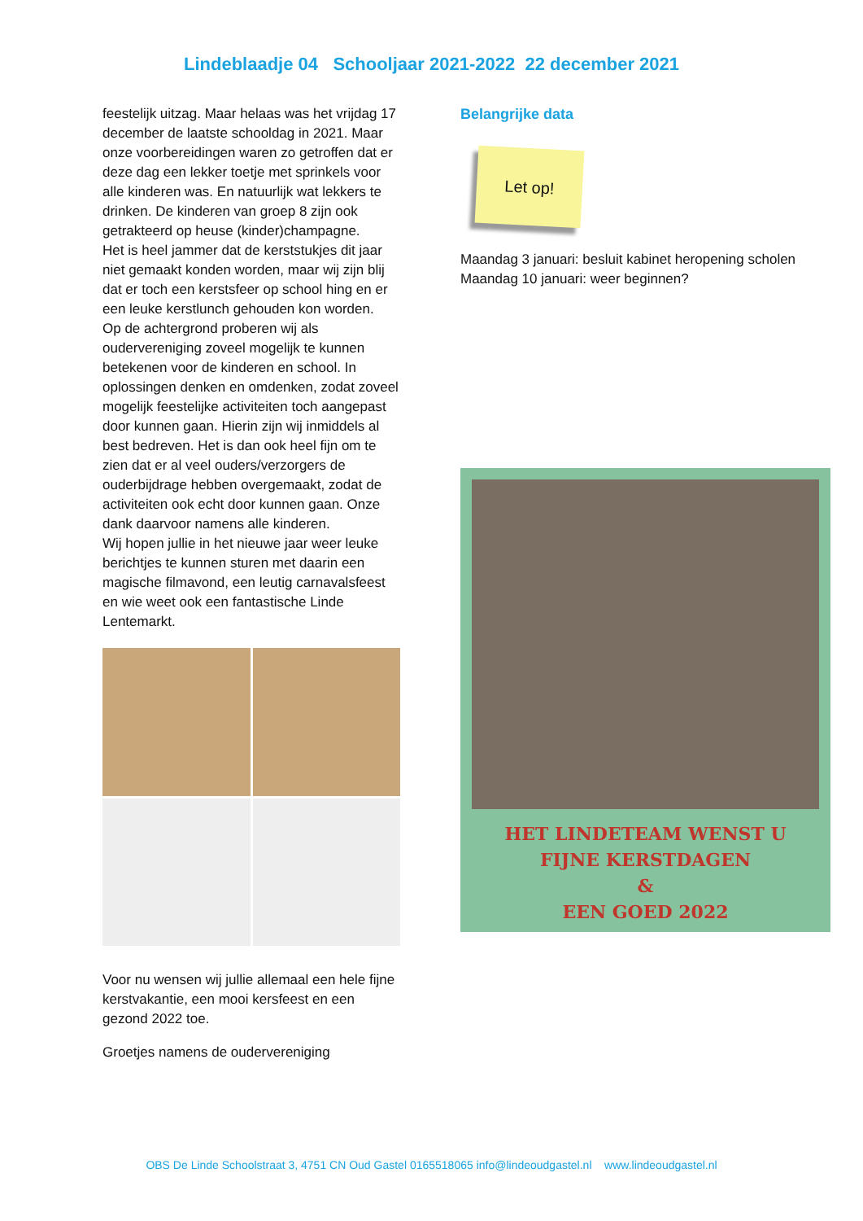Lindeblaadje 04 Schooljaar 2021-2022 22 december 2021
feestelijk uitzag. Maar helaas was het vrijdag 17 december de laatste schooldag in 2021. Maar onze voorbereidingen waren zo getroffen dat er deze dag een lekker toetje met sprinkels voor alle kinderen was. En natuurlijk wat lekkers te drinken. De kinderen van groep 8 zijn ook getrakteerd op heuse (kinder)champagne.
Het is heel jammer dat de kerststukjes dit jaar niet gemaakt konden worden, maar wij zijn blij dat er toch een kerstsfeer op school hing en er een leuke kerstlunch gehouden kon worden.
Op de achtergrond proberen wij als oudervereniging zoveel mogelijk te kunnen betekenen voor de kinderen en school. In oplossingen denken en omdenken, zodat zoveel mogelijk feestelijke activiteiten toch aangepast door kunnen gaan. Hierin zijn wij inmiddels al best bedreven. Het is dan ook heel fijn om te zien dat er al veel ouders/verzorgers de ouderbijdrage hebben overgemaakt, zodat de activiteiten ook echt door kunnen gaan. Onze dank daarvoor namens alle kinderen.
Wij hopen jullie in het nieuwe jaar weer leuke berichtjes te kunnen sturen met daarin een magische filmavond, een leutig carnavalsfeest en wie weet ook een fantastische Linde Lentemarkt.
Voor nu wensen wij jullie allemaal een hele fijne kerstvakantie, een mooi kersfeest en een gezond 2022 toe.
Groetjes namens de oudervereniging
Belangrijke data
Let op!
Maandag 3 januari: besluit kabinet heropening scholen
Maandag 10 januari: weer beginnen?
HET LINDETEAM WENST U
FIJNE KERSTDAGEN
&
EEN GOED 2022
OBS De Linde Schoolstraat 3, 4751 CN Oud Gastel 0165518065 info@lindeoudgastel.nl www.lindeoudgastel.nl